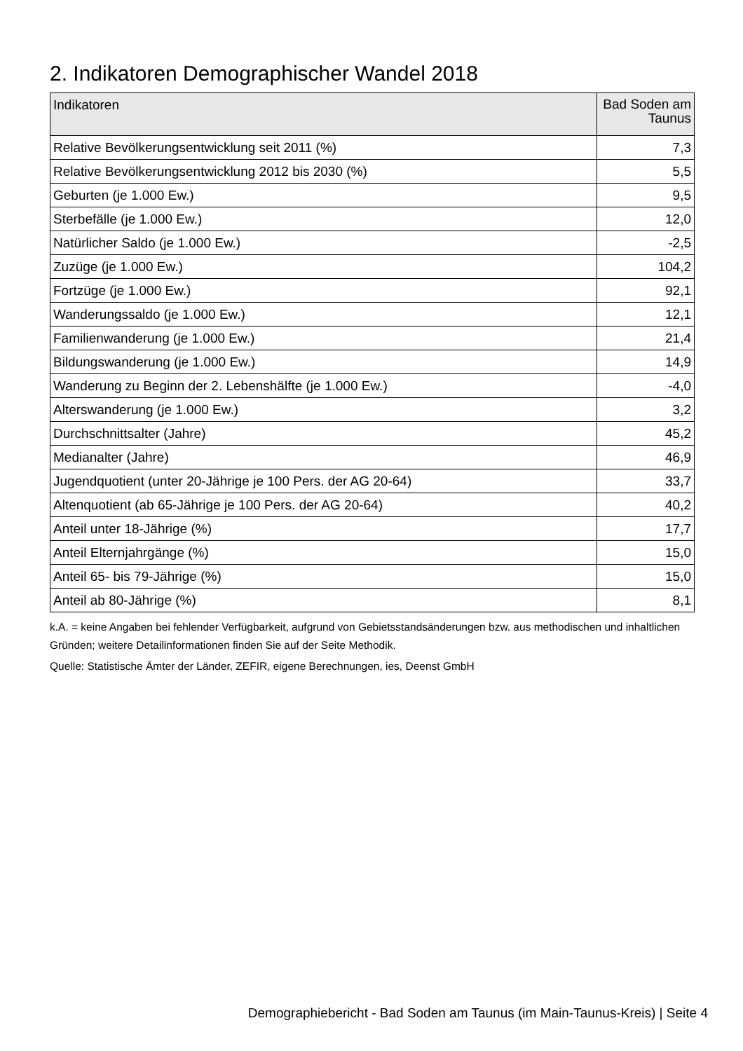2. Indikatoren Demographischer Wandel 2018
| Indikatoren | Bad Soden am Taunus |
| --- | --- |
| Relative Bevölkerungsentwicklung seit 2011 (%) | 7,3 |
| Relative Bevölkerungsentwicklung 2012 bis 2030 (%) | 5,5 |
| Geburten (je 1.000 Ew.) | 9,5 |
| Sterbefälle (je 1.000 Ew.) | 12,0 |
| Natürlicher Saldo (je 1.000 Ew.) | -2,5 |
| Zuzüge (je 1.000 Ew.) | 104,2 |
| Fortzüge (je 1.000 Ew.) | 92,1 |
| Wanderungssaldo (je 1.000 Ew.) | 12,1 |
| Familienwanderung (je 1.000 Ew.) | 21,4 |
| Bildungswanderung (je 1.000 Ew.) | 14,9 |
| Wanderung zu Beginn der 2. Lebenshälfte (je 1.000 Ew.) | -4,0 |
| Alterswanderung (je 1.000 Ew.) | 3,2 |
| Durchschnittsalter (Jahre) | 45,2 |
| Medianalter (Jahre) | 46,9 |
| Jugendquotient (unter 20-Jährige je 100 Pers. der AG 20-64) | 33,7 |
| Altenquotient (ab 65-Jährige je 100 Pers. der AG 20-64) | 40,2 |
| Anteil unter 18-Jährige (%) | 17,7 |
| Anteil Elternjahrgänge (%) | 15,0 |
| Anteil 65- bis 79-Jährige (%) | 15,0 |
| Anteil ab 80-Jährige (%) | 8,1 |
k.A. = keine Angaben bei fehlender Verfügbarkeit, aufgrund von Gebietsstandsänderungen bzw. aus methodischen und inhaltlichen Gründen; weitere Detailinformationen finden Sie auf der Seite Methodik.
Quelle: Statistische Ämter der Länder, ZEFIR, eigene Berechnungen, ies, Deenst GmbH
Demographiebericht - Bad Soden am Taunus (im Main-Taunus-Kreis) | Seite 4